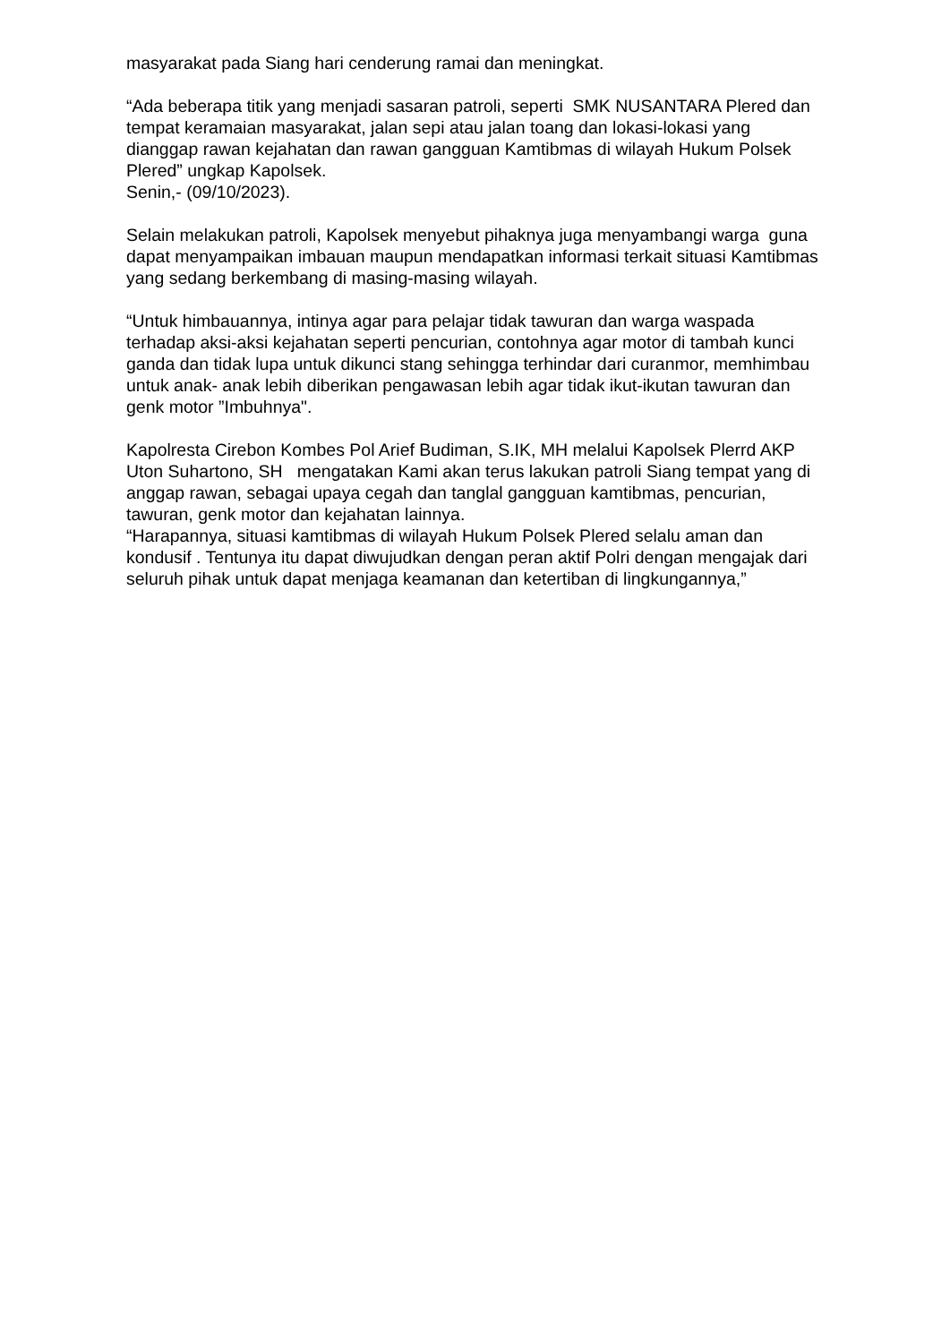masyarakat pada Siang hari cenderung ramai dan meningkat.
“Ada beberapa titik yang menjadi sasaran patroli, seperti SMK NUSANTARA Plered dan tempat keramaian masyarakat, jalan sepi atau jalan toang dan lokasi-lokasi yang dianggap rawan kejahatan dan rawan gangguan Kamtibmas di wilayah Hukum Polsek Plered” ungkap Kapolsek.
Senin,- (09/10/2023).
Selain melakukan patroli, Kapolsek menyebut pihaknya juga menyambangi warga guna dapat menyampaikan imbauan maupun mendapatkan informasi terkait situasi Kamtibmas yang sedang berkembang di masing-masing wilayah.
“Untuk himbauannya, intinya agar para pelajar tidak tawuran dan warga waspada terhadap aksi-aksi kejahatan seperti pencurian, contohnya agar motor di tambah kunci ganda dan tidak lupa untuk dikunci stang sehingga terhindar dari curanmor, memhimbau untuk anak- anak lebih diberikan pengawasan lebih agar tidak ikut-ikutan tawuran dan genk motor ”Imbuhnya".
Kapolresta Cirebon Kombes Pol Arief Budiman, S.IK, MH melalui Kapolsek Plerrd AKP Uton Suhartono, SH mengatakan Kami akan terus lakukan patroli Siang tempat yang di anggap rawan, sebagai upaya cegah dan tanglal gangguan kamtibmas, pencurian, tawuran, genk motor dan kejahatan lainnya.
“Harapannya, situasi kamtibmas di wilayah Hukum Polsek Plered selalu aman dan kondusif . Tentunya itu dapat diwujudkan dengan peran aktif Polri dengan mengajak dari seluruh pihak untuk dapat menjaga keamanan dan ketertiban di lingkungannya,”